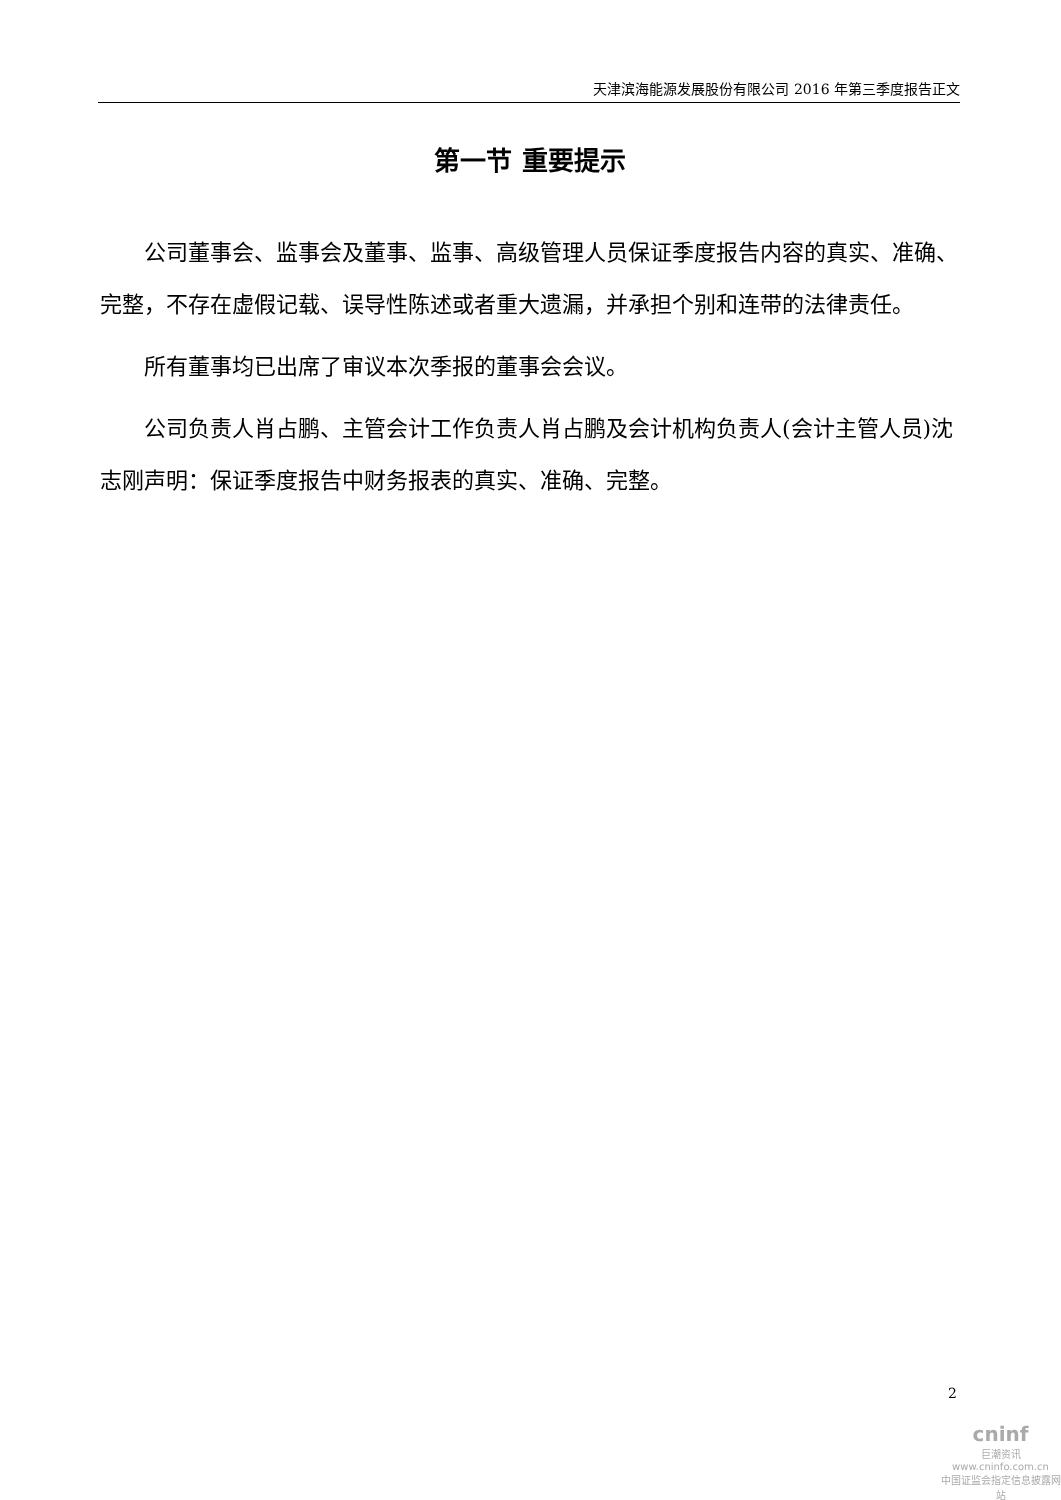天津滨海能源发展股份有限公司 2016 年第三季度报告正文
第一节 重要提示
公司董事会、监事会及董事、监事、高级管理人员保证季度报告内容的真实、准确、完整，不存在虚假记载、误导性陈述或者重大遗漏，并承担个别和连带的法律责任。
所有董事均已出席了审议本次季报的董事会会议。
公司负责人肖占鹏、主管会计工作负责人肖占鹏及会计机构负责人(会计主管人员)沈志刚声明：保证季度报告中财务报表的真实、准确、完整。
2
cninf
巨潮资讯
www.cninfo.com.cn
中国证监会指定信息披露网站